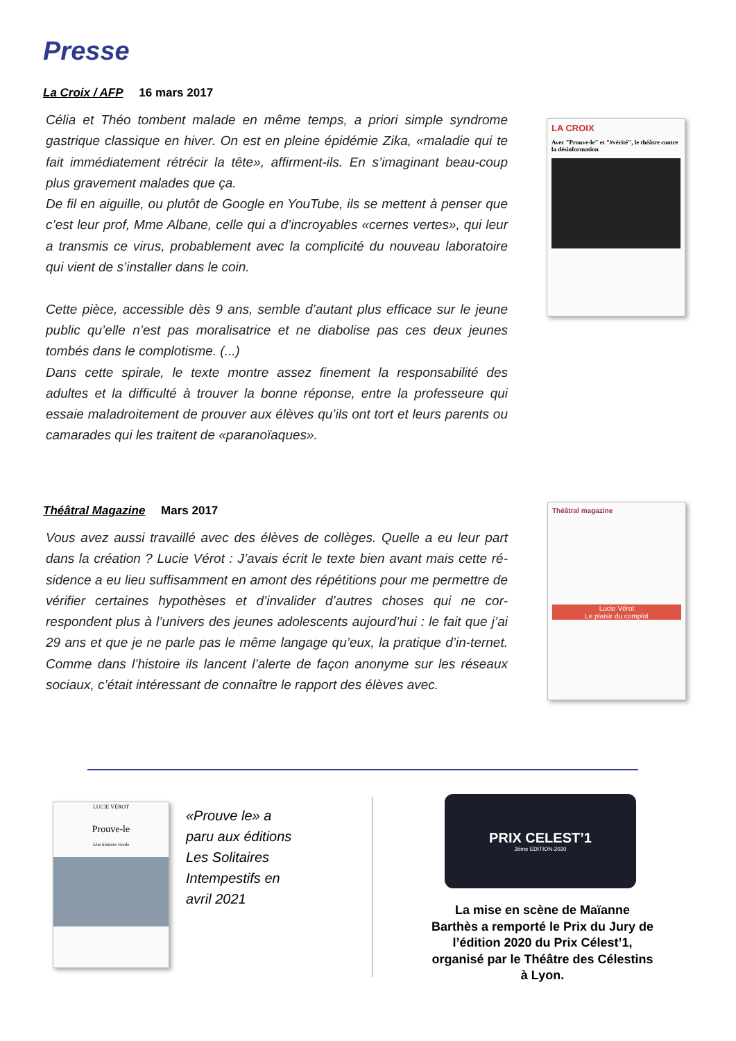Presse
La Croix / AFP 16 mars 2017
Célia et Théo tombent malade en même temps, a priori simple syndrome gastrique classique en hiver. On est en pleine épidémie Zika, «maladie qui te fait immédiatement rétrécir la tête», affirment-ils. En s’imaginant beau-coup plus gravement malades que ça.
De fil en aiguille, ou plutôt de Google en YouTube, ils se mettent à penser que c’est leur prof, Mme Albane, celle qui a d’incroyables «cernes vertes», qui leur a transmis ce virus, probablement avec la complicité du nouveau laboratoire qui vient de s’installer dans le coin.
Cette pièce, accessible dès 9 ans, semble d’autant plus efficace sur le jeune public qu’elle n’est pas moralisatrice et ne diabolise pas ces deux jeunes tombés dans le complotisme. (...)
Dans cette spirale, le texte montre assez finement la responsabilité des adultes et la difficulté à trouver la bonne réponse, entre la professeure qui essaie maladroitement de prouver aux élèves qu’ils ont tort et leurs parents ou camarades qui les traitent de «paranoïaques».
LA CROIX
Avec "Prouve-le" et "#vérité", le théâtre contre la désinformation
Théâtral Magazine Mars 2017
Vous avez aussi travaillé avec des élèves de collèges. Quelle a eu leur part dans la création ? Lucie Vérot : J’avais écrit le texte bien avant mais cette ré-sidence a eu lieu suffisamment en amont des répétitions pour me permettre de vérifier certaines hypothèses et d’invalider d’autres choses qui ne cor-respondent plus à l’univers des jeunes adolescents aujourd’hui : le fait que j’ai 29 ans et que je ne parle pas le même langage qu’eux, la pratique d’in-ternet. Comme dans l’histoire ils lancent l’alerte de façon anonyme sur les réseaux sociaux, c’était intéressant de connaître le rapport des élèves avec.
Théâtral magazine
Lucie Vérot
Le plaisir du complot
LUCIE VÉROT
Prouve-le
Une histoire virale
«Prouve le» a
paru aux éditions
Les Solitaires
Intempestifs en
avril 2021
PRIX CELEST’1
2ème EDITION-2020
La mise en scène de Maïanne Barthès a remporté le Prix du Jury de l’édition 2020 du Prix Célest’1, organisé par le Théâtre des Célestins à Lyon.